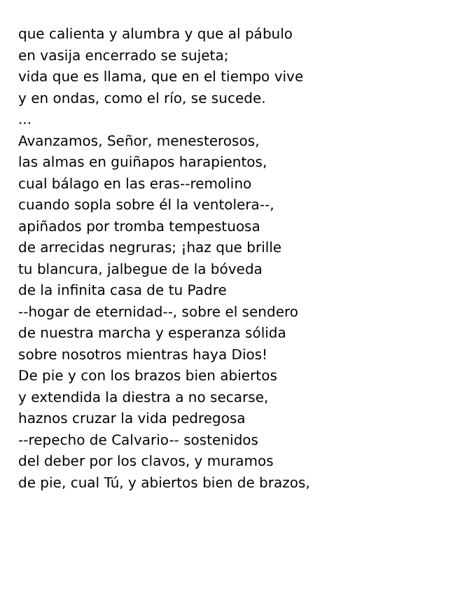que calienta y alumbra y que al pábulo
en vasija encerrado se sujeta;
vida que es llama, que en el tiempo vive
y en ondas, como el río, se sucede.
...
Avanzamos, Señor, menesterosos,
las almas en guiñapos harapientos,
cual bálago en las eras--remolino
cuando sopla sobre él la ventolera--,
apiñados por tromba tempestuosa
de arrecidas negruras; ¡haz que brille
tu blancura, jalbegue de la bóveda
de la infinita casa de tu Padre
--hogar de eternidad--, sobre el sendero
de nuestra marcha y esperanza sólida
sobre nosotros mientras haya Dios!
De pie y con los brazos bien abiertos
y extendida la diestra a no secarse,
haznos cruzar la vida pedregosa
--repecho de Calvario-- sostenidos
del deber por los clavos, y muramos
de pie, cual Tú, y abiertos bien de brazos,